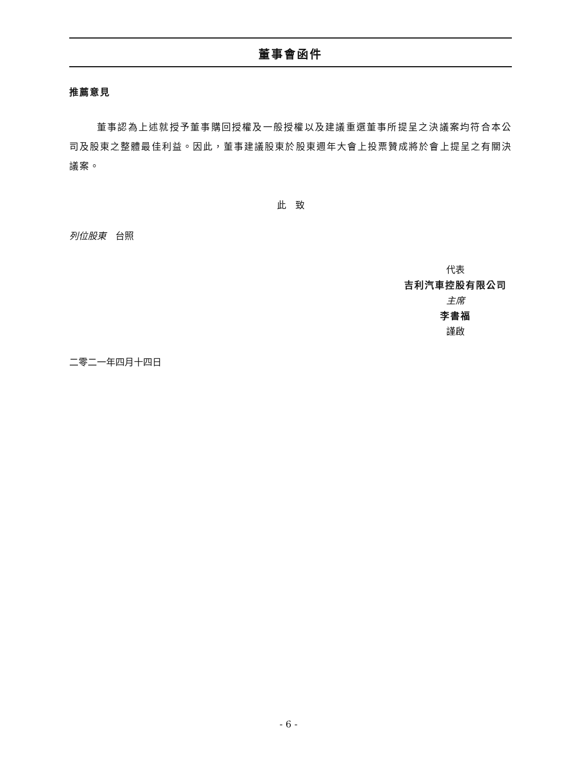董事會函件
推薦意見
董事認為上述就授予董事購回授權及一般授權以及建議重選董事所提呈之決議案均符合本公司及股東之整體最佳利益。因此，董事建議股東於股東週年大會上投票贊成將於會上提呈之有關決議案。
此　致
列位股東　台照
代表
吉利汽車控股有限公司
主席
李書福
謹啟
二零二一年四月十四日
- 6 -